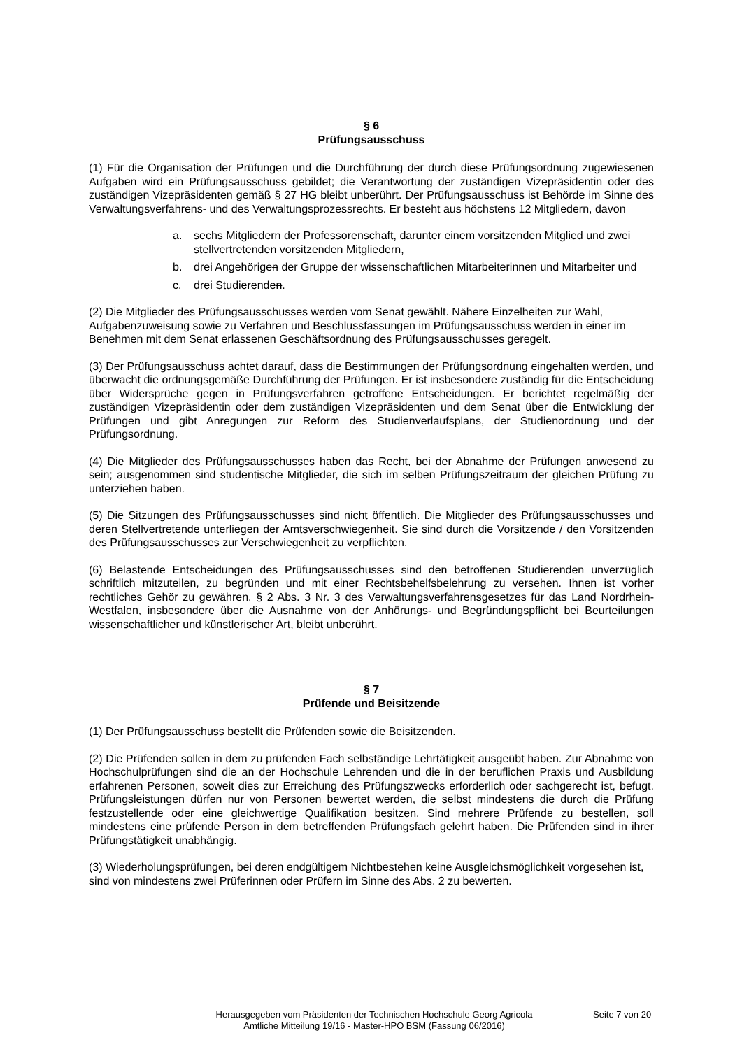§ 6
Prüfungsausschuss
(1) Für die Organisation der Prüfungen und die Durchführung der durch diese Prüfungsordnung zugewiesenen Aufgaben wird ein Prüfungsausschuss gebildet; die Verantwortung der zuständigen Vizepräsidentin oder des zuständigen Vizepräsidenten gemäß § 27 HG bleibt unberührt. Der Prüfungsausschuss ist Behörde im Sinne des Verwaltungsverfahrens- und des Verwaltungsprozessrechts. Er besteht aus höchstens 12 Mitgliedern, davon
a. sechs Mitgliedern der Professorenschaft, darunter einem vorsitzenden Mitglied und zwei stellvertretenden vorsitzenden Mitgliedern,
b. drei Angehörigen der Gruppe der wissenschaftlichen Mitarbeiterinnen und Mitarbeiter und
c. drei Studierenden.
(2) Die Mitglieder des Prüfungsausschusses werden vom Senat gewählt. Nähere Einzelheiten zur Wahl, Aufgabenzuweisung sowie zu Verfahren und Beschlussfassungen im Prüfungsausschuss werden in einer im Benehmen mit dem Senat erlassenen Geschäftsordnung des Prüfungsausschusses geregelt.
(3) Der Prüfungsausschuss achtet darauf, dass die Bestimmungen der Prüfungsordnung eingehalten werden, und überwacht die ordnungsgemäße Durchführung der Prüfungen. Er ist insbesondere zuständig für die Entscheidung über Widersprüche gegen in Prüfungsverfahren getroffene Entscheidungen. Er berichtet regelmäßig der zuständigen Vizepräsidentin oder dem zuständigen Vizepräsidenten und dem Senat über die Entwicklung der Prüfungen und gibt Anregungen zur Reform des Studienverlaufsplans, der Studienordnung und der Prüfungsordnung.
(4) Die Mitglieder des Prüfungsausschusses haben das Recht, bei der Abnahme der Prüfungen anwesend zu sein; ausgenommen sind studentische Mitglieder, die sich im selben Prüfungszeitraum der gleichen Prüfung zu unterziehen haben.
(5) Die Sitzungen des Prüfungsausschusses sind nicht öffentlich. Die Mitglieder des Prüfungsausschusses und deren Stellvertretende unterliegen der Amtsverschwiegenheit. Sie sind durch die Vorsitzende / den Vorsitzenden des Prüfungsausschusses zur Verschwiegenheit zu verpflichten.
(6) Belastende Entscheidungen des Prüfungsausschusses sind den betroffenen Studierenden unverzüglich schriftlich mitzuteilen, zu begründen und mit einer Rechtsbehelfsbelehrung zu versehen. Ihnen ist vorher rechtliches Gehör zu gewähren. § 2 Abs. 3 Nr. 3 des Verwaltungsverfahrensgesetzes für das Land Nordrhein-Westfalen, insbesondere über die Ausnahme von der Anhörungs- und Begründungspflicht bei Beurteilungen wissenschaftlicher und künstlerischer Art, bleibt unberührt.
§ 7
Prüfende und Beisitzende
(1) Der Prüfungsausschuss bestellt die Prüfenden sowie die Beisitzenden.
(2) Die Prüfenden sollen in dem zu prüfenden Fach selbständige Lehrtätigkeit ausgeübt haben. Zur Abnahme von Hochschulprüfungen sind die an der Hochschule Lehrenden und die in der beruflichen Praxis und Ausbildung erfahrenen Personen, soweit dies zur Erreichung des Prüfungszwecks erforderlich oder sachgerecht ist, befugt. Prüfungsleistungen dürfen nur von Personen bewertet werden, die selbst mindestens die durch die Prüfung festzustellende oder eine gleichwertige Qualifikation besitzen. Sind mehrere Prüfende zu bestellen, soll mindestens eine prüfende Person in dem betreffenden Prüfungsfach gelehrt haben. Die Prüfenden sind in ihrer Prüfungstätigkeit unabhängig.
(3) Wiederholungsprüfungen, bei deren endgültigem Nichtbestehen keine Ausgleichsmöglichkeit vorgesehen ist, sind von mindestens zwei Prüferinnen oder Prüfern im Sinne des Abs. 2 zu bewerten.
Herausgegeben vom Präsidenten der Technischen Hochschule Georg Agricola
Amtliche Mitteilung 19/16 - Master-HPO BSM (Fassung 06/2016)
Seite 7 von 20